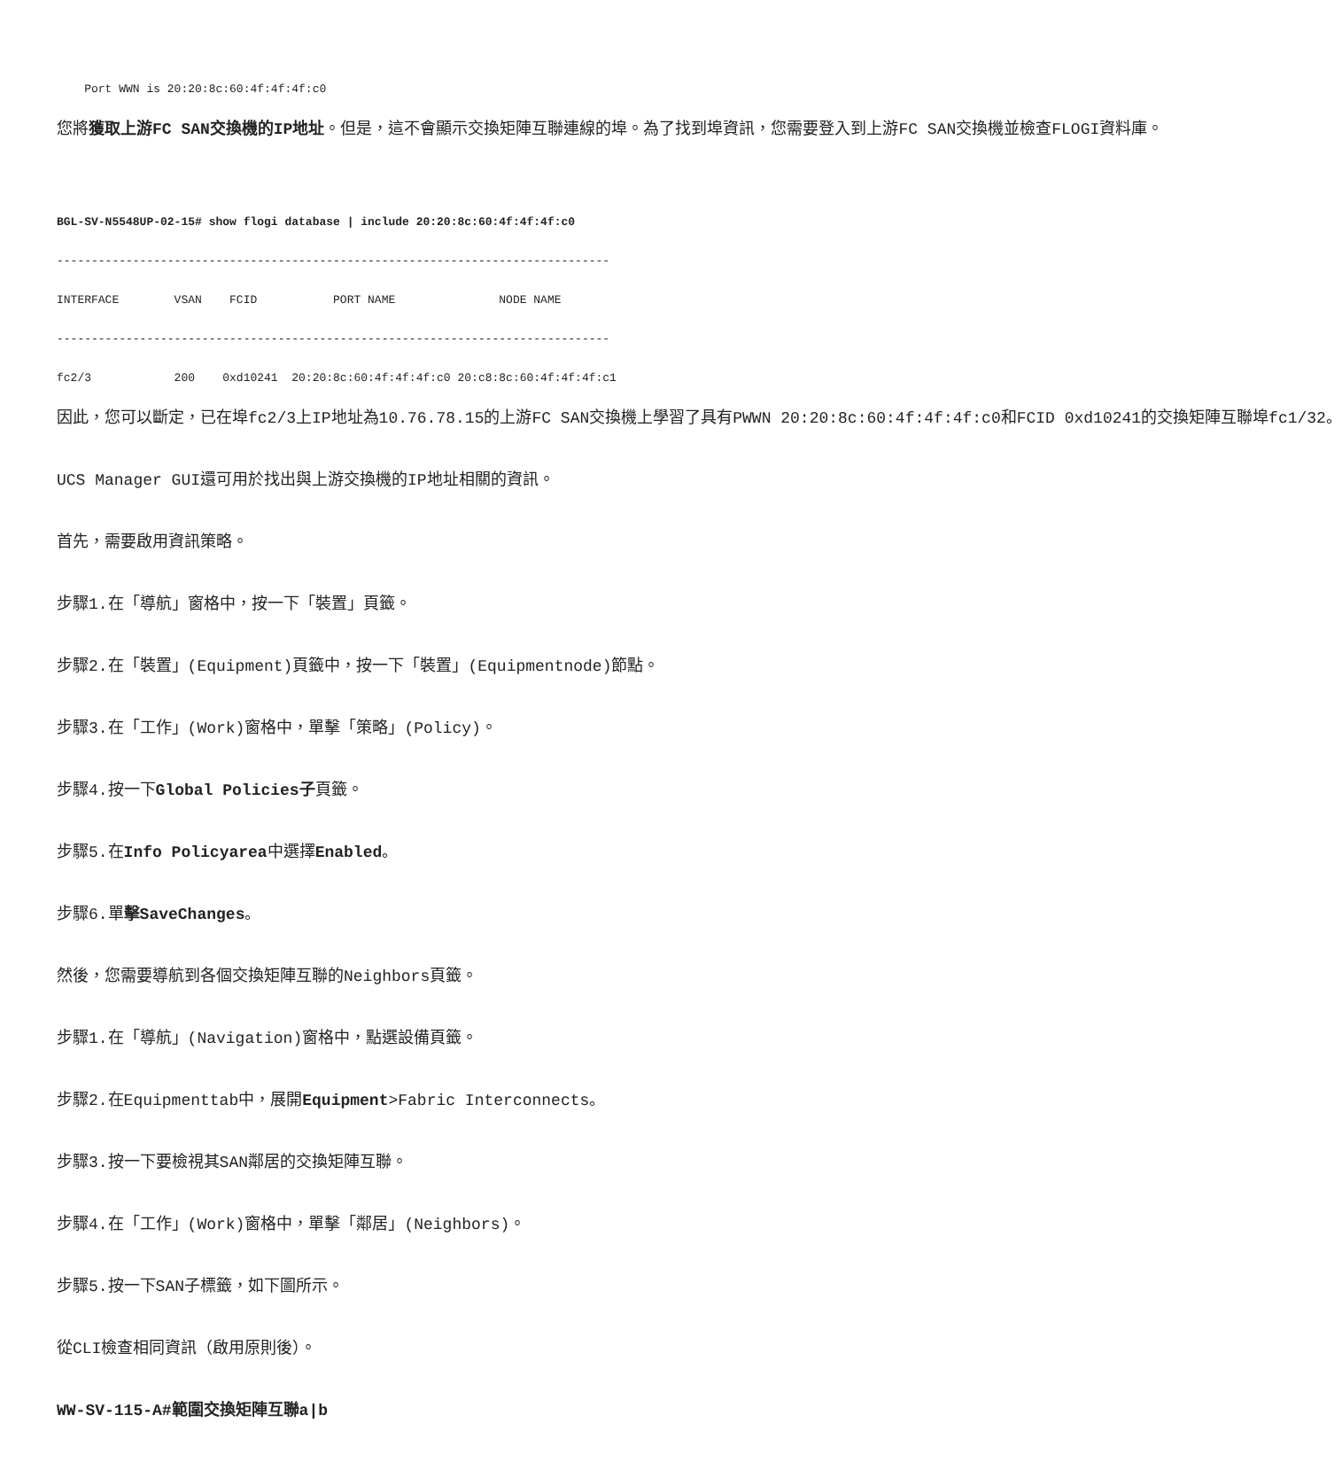Port WWN is 20:20:8c:60:4f:4f:4f:c0
                
您將獲取上游FC SAN交換機的IP地址。但是，這不會顯示交換矩陣互聯連線的埠。為了找到埠資訊，您需要登入到上游FC SAN交換機並檢查FLOGI資料庫。
BGL-SV-N5548UP-02-15# show flogi database | include 20:20:8c:60:4f:4f:4f:c0

--------------------------------------------------------------------------------

INTERFACE        VSAN    FCID           PORT NAME               NODE NAME

--------------------------------------------------------------------------------

fc2/3            200    0xd10241  20:20:8c:60:4f:4f:4f:c0 20:c8:8c:60:4f:4f:4f:c1

因此，您可以斷定，已在埠fc2/3上IP地址為10.76.78.15的上游FC SAN交換機上學習了具有PWWN 20:20:8c:60:4f:4f:4f:c0和FCID 0xd10241的交換矩陣互聯埠fc1/32。
UCS Manager GUI還可用於找出與上游交換機的IP地址相關的資訊。
首先，需要啟用資訊策略。
步驟1.在「導航」窗格中，按一下「裝置」頁籤。
步驟2.在「裝置」(Equipment)頁籤中，按一下「裝置」(Equipmentnode)節點。
步驟3.在「工作」(Work)窗格中，單擊「策略」(Policy)。
步驟4.按一下Global Policies子頁籤。
步驟5.在Info Policyarea中選擇Enabled。
步驟6.單擊SaveChanges。
然後，您需要導航到各個交換矩陣互聯的Neighbors頁籤。
步驟1.在「導航」(Navigation)窗格中，點選設備頁籤。
步驟2.在Equipmenttab中，展開Equipment>Fabric Interconnects。
步驟3.按一下要檢視其SAN鄰居的交換矩陣互聯。
步驟4.在「工作」(Work)窗格中，單擊「鄰居」(Neighbors)。
步驟5.按一下SAN子標籤，如下圖所示。
從CLI檢查相同資訊（啟用原則後）。
WW-SV-115-A#範圍交換矩陣互聯a|b